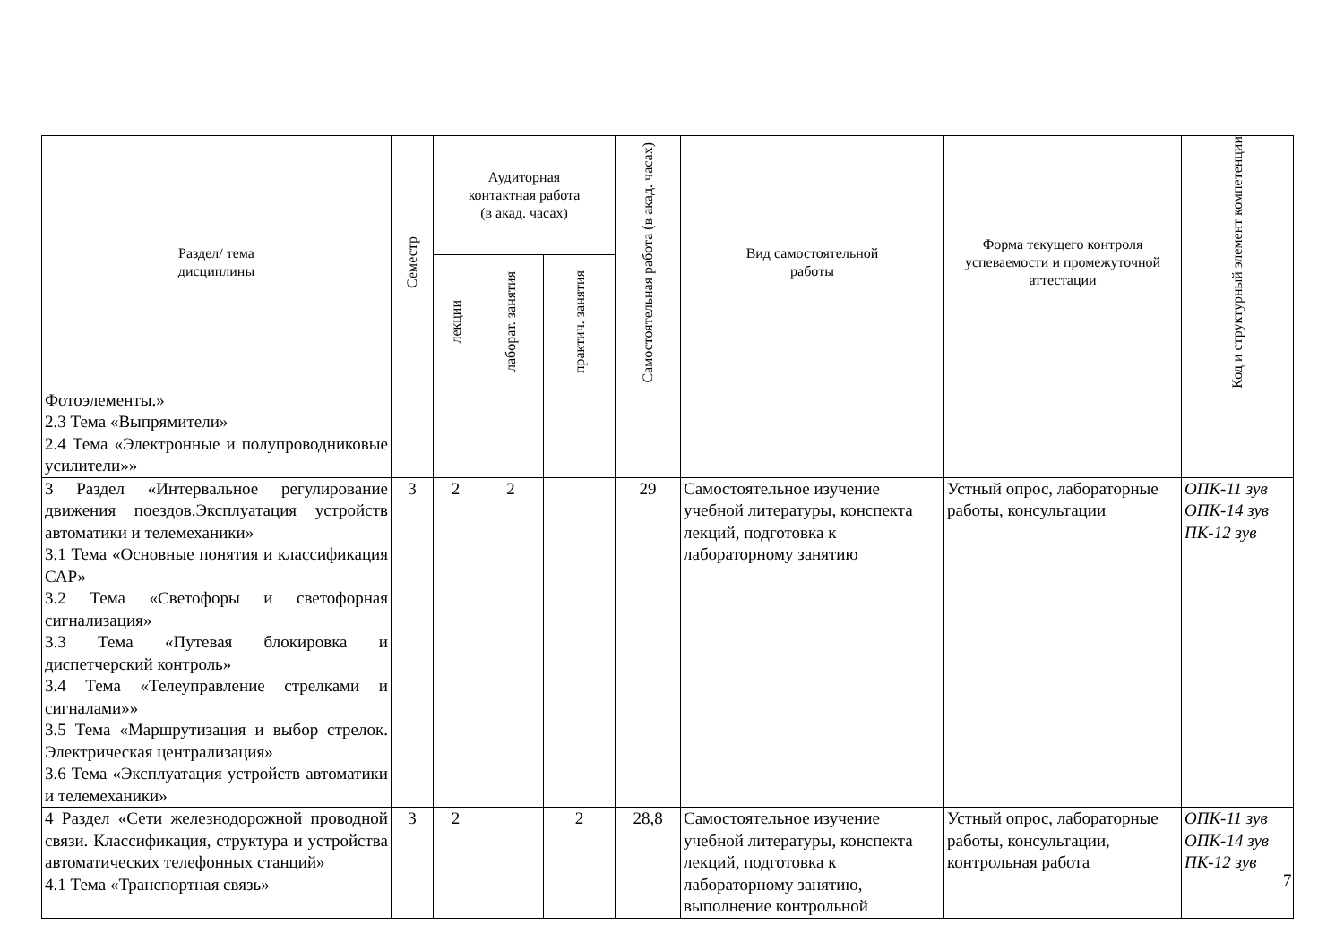| Раздел/ тема дисциплины | Семестр | Аудиторная контактная работа (в акад. часах) | | | Самостоятельная работа (в акад. часах) | Вид самостоятельной работы | Форма текущего контроля успеваемости и промежуточной аттестации | Код и структурный элемент компетенции |
| --- | --- | --- | --- | --- | --- | --- | --- | --- |
| | | лекции | лаборат. занятия | практич. занятия | | | | |
| Фотоэлементы.» 2.3 Тема «Выпрямители» 2.4 Тема «Электронные и полупроводниковые усилители»» | | | | | | | | |
| 3 Раздел «Интервальное регулирование движения поездов.Эксплуатация устройств автоматики и телемеханики» 3.1 Тема «Основные понятия и классификация САР» 3.2 Тема «Светофоры и светофорная сигнализация» 3.3 Тема «Путевая блокировка и диспетчерский контроль» 3.4 Тема «Телеуправление стрелками и сигналами»» 3.5 Тема «Маршрутизация и выбор стрелок. Электрическая централизация» 3.6 Тема «Эксплуатация устройств автоматики и телемеханики» | 3 | 2 | 2 | | 29 | Самостоятельное изучение учебной литературы, конспекта лекций, подготовка к лабораторному занятию | Устный опрос, лабораторные работы, консультации | ОПК-11 зув ОПК-14 зув ПК-12 зув |
| 4 Раздел «Сети железнодорожной проводной связи. Классификация, структура и устройства автоматических телефонных станций» 4.1 Тема «Транспортная связь» | 3 | 2 | | 2 | 28,8 | Самостоятельное изучение учебной литературы, конспекта лекций, подготовка к лабораторному занятию, выполнение контрольной | Устный опрос, лабораторные работы, консультации, контрольная работа | ОПК-11 зув ОПК-14 зув ПК-12 зув |
7